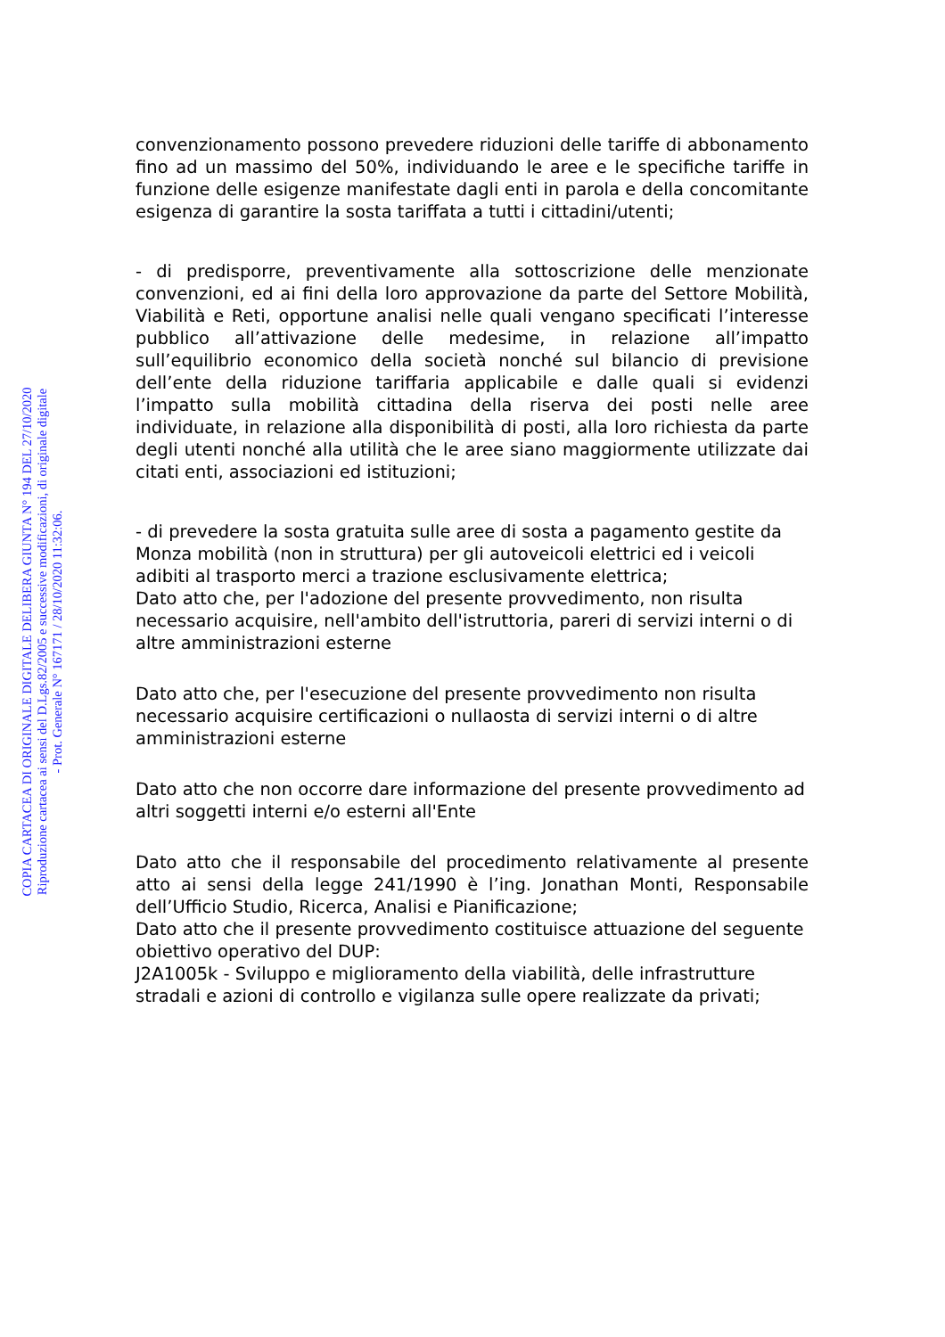convenzionamento possono prevedere riduzioni delle tariffe di abbonamento fino ad un massimo del 50%, individuando le aree e le specifiche tariffe in funzione delle esigenze manifestate dagli enti in parola e della concomitante esigenza di garantire la sosta tariffata a tutti i cittadini/utenti;
- di predisporre, preventivamente alla sottoscrizione delle menzionate convenzioni, ed ai fini della loro approvazione da parte del Settore Mobilità, Viabilità e Reti, opportune analisi nelle quali vengano specificati l’interesse pubblico all’attivazione delle medesime, in relazione all’impatto sull’equilibrio economico della società nonché sul bilancio di previsione dell’ente della riduzione tariffaria applicabile e dalle quali si evidenzi l’impatto sulla mobilità cittadina della riserva dei posti nelle aree individuate, in relazione alla disponibilità di posti, alla loro richiesta da parte degli utenti nonché alla utilità che le aree siano maggiormente utilizzate dai citati enti, associazioni ed istituzioni;
- di prevedere la sosta gratuita sulle aree di sosta a pagamento gestite da Monza mobilità (non in struttura) per gli autoveicoli elettrici ed i veicoli adibiti al trasporto merci a trazione esclusivamente elettrica;
Dato atto che, per l'adozione del presente provvedimento, non risulta necessario acquisire, nell'ambito dell'istruttoria, pareri di servizi interni o di altre amministrazioni esterne
Dato atto che, per l'esecuzione del presente provvedimento non risulta necessario acquisire certificazioni o nullaosta di servizi interni o di altre amministrazioni esterne
Dato atto che non occorre dare informazione del presente provvedimento ad altri soggetti interni e/o esterni all'Ente
Dato atto che il responsabile del procedimento relativamente al presente atto ai sensi della legge 241/1990 è l’ing. Jonathan Monti, Responsabile dell’Ufficio Studio, Ricerca, Analisi e Pianificazione;
Dato atto che il presente provvedimento costituisce attuazione del seguente obiettivo operativo del DUP:
J2A1005k - Sviluppo e miglioramento della viabilità, delle infrastrutture stradali e azioni di controllo e vigilanza sulle opere realizzate da privati;
COPIA CARTACEA DI ORIGINALE DIGITALE DELIBERA GIUNTA N° 194 DEL 27/10/2020
Riproduzione cartacea ai sensi del D.Lgs.82/2005 e successive modificazioni, di originale digitale
- Prot. Generale N° 167171 / 28/10/2020 11:32:06.